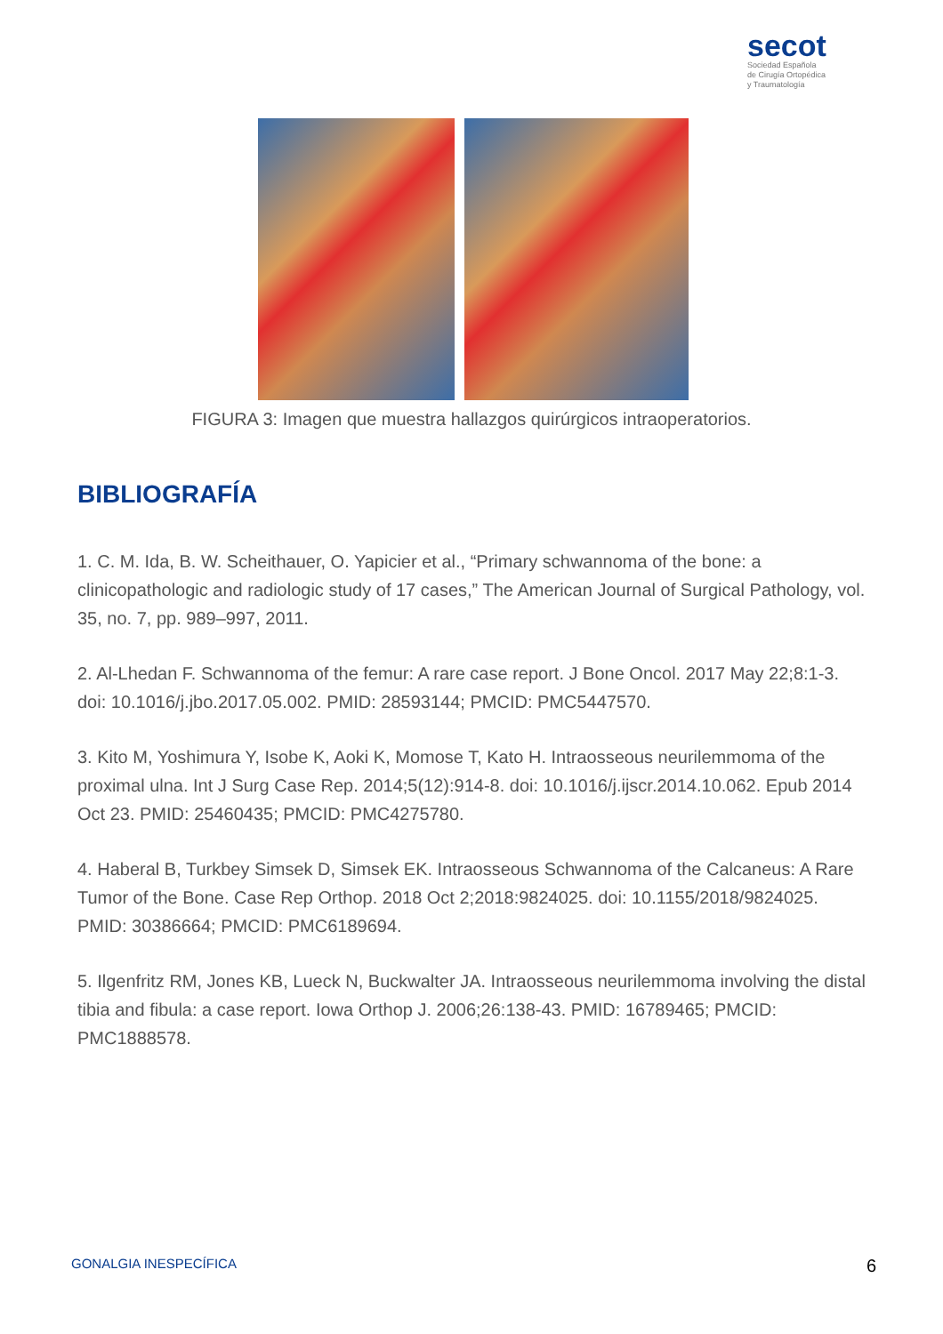secot
Sociedad Española
de Cirugía Ortopédica
y Traumatología
FIGURA 3: Imagen que muestra hallazgos quirúrgicos intraoperatorios.
BIBLIOGRAFÍA
1. C. M. Ida, B. W. Scheithauer, O. Yapicier et al., “Primary schwannoma of the bone: a clinicopathologic and radiologic study of 17 cases,” The American Journal of Surgical Pathology, vol. 35, no. 7, pp. 989–997, 2011.
2. Al-Lhedan F. Schwannoma of the femur: A rare case report. J Bone Oncol. 2017 May 22;8:1-3. doi: 10.1016/j.jbo.2017.05.002. PMID: 28593144; PMCID: PMC5447570.
3. Kito M, Yoshimura Y, Isobe K, Aoki K, Momose T, Kato H. Intraosseous neurilemmoma of the proximal ulna. Int J Surg Case Rep. 2014;5(12):914-8. doi: 10.1016/j.ijscr.2014.10.062. Epub 2014 Oct 23. PMID: 25460435; PMCID: PMC4275780.
4. Haberal B, Turkbey Simsek D, Simsek EK. Intraosseous Schwannoma of the Calcaneus: A Rare Tumor of the Bone. Case Rep Orthop. 2018 Oct 2;2018:9824025. doi: 10.1155/2018/9824025. PMID: 30386664; PMCID: PMC6189694.
5. Ilgenfritz RM, Jones KB, Lueck N, Buckwalter JA. Intraosseous neurilemmoma involving the distal tibia and fibula: a case report. Iowa Orthop J. 2006;26:138-43. PMID: 16789465; PMCID: PMC1888578.
GONALGIA INESPECÍFICA 6